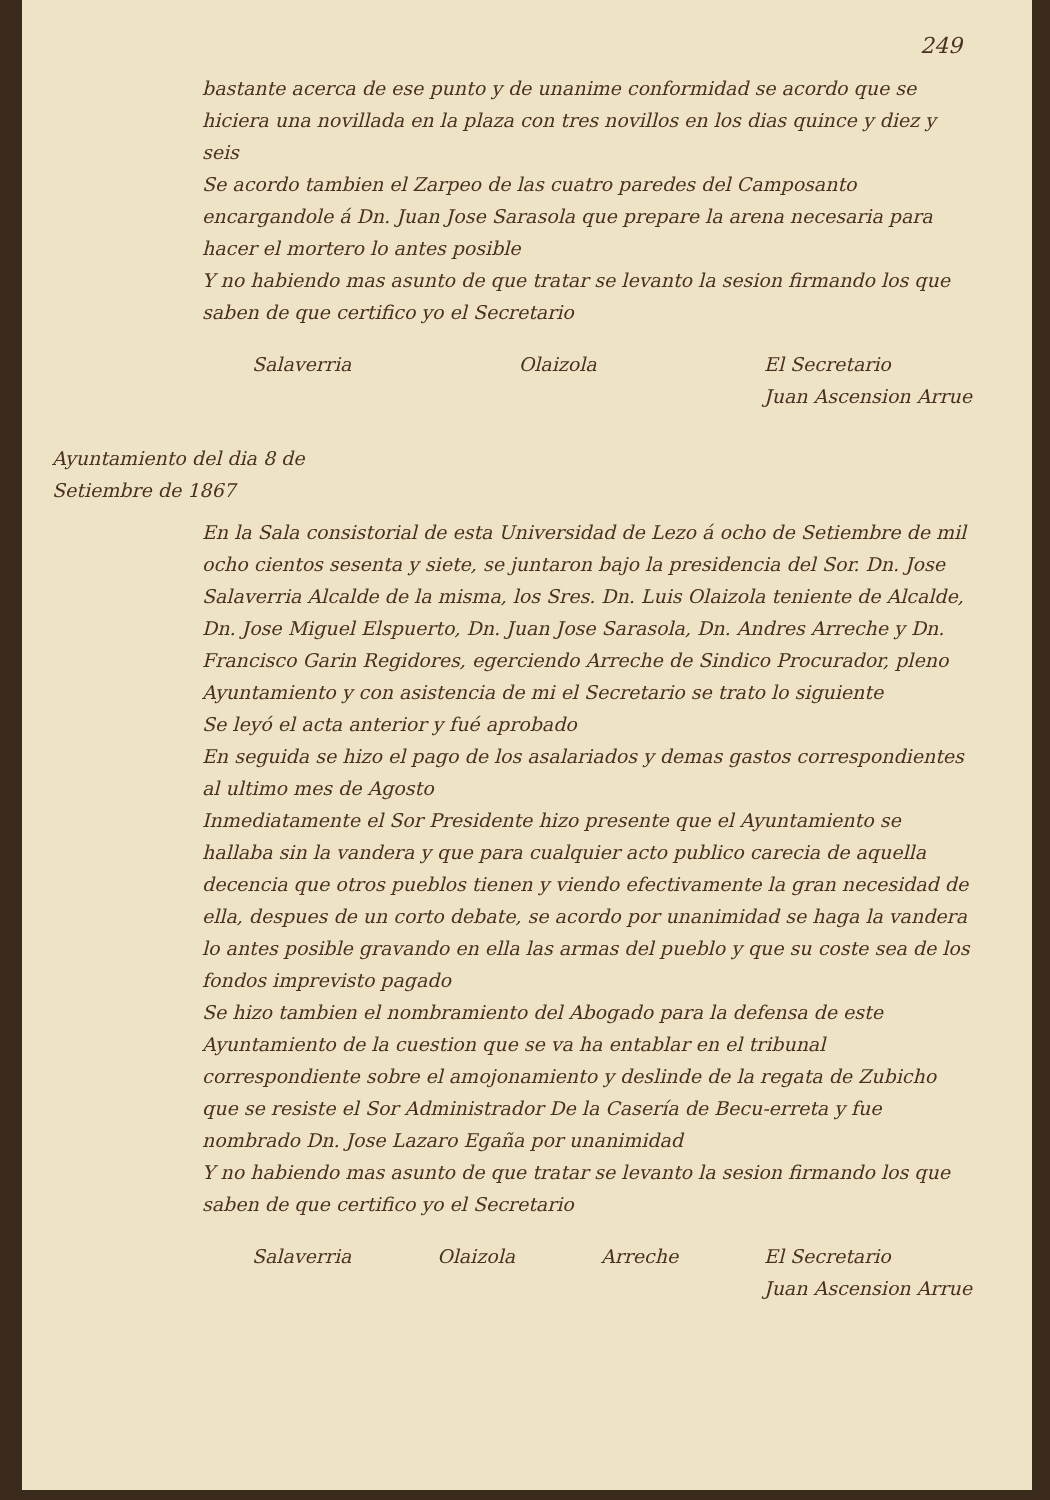249
bastante acerca de ese punto y de unanime conformidad se acordo que se hiciera una novillada en la plaza con tres novillos en los dias quince y diez y seis
Se acordo tambien el Zarpeo de las cuatro paredes del Camposanto encargandole á Dn. Juan Jose Sarasola que prepare la arena necesaria para hacer el mortero lo antes posible
Y no habiendo mas asunto de que tratar se levanto la sesion firmando los que saben de que certifico yo el Secretario
Salaverria Olaizola El Secretario
Juan Ascension Arrue
Ayuntamiento del dia 8 de Setiembre de 1867
En la Sala consistorial de esta Universidad de Lezo á ocho de Setiembre de mil ocho cientos sesenta y siete, se juntaron bajo la presidencia del Sor. Dn. Jose Salaverria Alcalde de la misma, los Sres. Dn. Luis Olaizola teniente de Alcalde, Dn. Jose Miguel Elspuerto, Dn. Juan Jose Sarasola, Dn. Andres Arreche y Dn. Francisco Garin Regidores, egerciendo Arreche de Sindico Procurador, pleno Ayuntamiento y con asistencia de mi el Secretario se trato lo siguiente
Se leyó el acta anterior y fué aprobado
En seguida se hizo el pago de los asalariados y demas gastos correspondientes al ultimo mes de Agosto
Inmediatamente el Sor Presidente hizo presente que el Ayuntamiento se hallaba sin la vandera y que para cualquier acto publico carecia de aquella decencia que otros pueblos tienen y viendo efectivamente la gran necesidad de ella, despues de un corto debate, se acordo por unanimidad se haga la vandera lo antes posible gravando en ella las armas del pueblo y que su coste sea de los fondos imprevisto pagado
Se hizo tambien el nombramiento del Abogado para la defensa de este Ayuntamiento de la cuestion que se va ha entablar en el tribunal correspondiente sobre el amojonamiento y deslinde de la regata de Zubicho que se resiste el Sor Administrador De la Casería de Becu-erreta y fue nombrado Dn. Jose Lazaro Egaña por unanimidad
Y no habiendo mas asunto de que tratar se levanto la sesion firmando los que saben de que certifico yo el Secretario
Salaverria Olaizola Arreche El Secretario
Juan Ascension Arrue